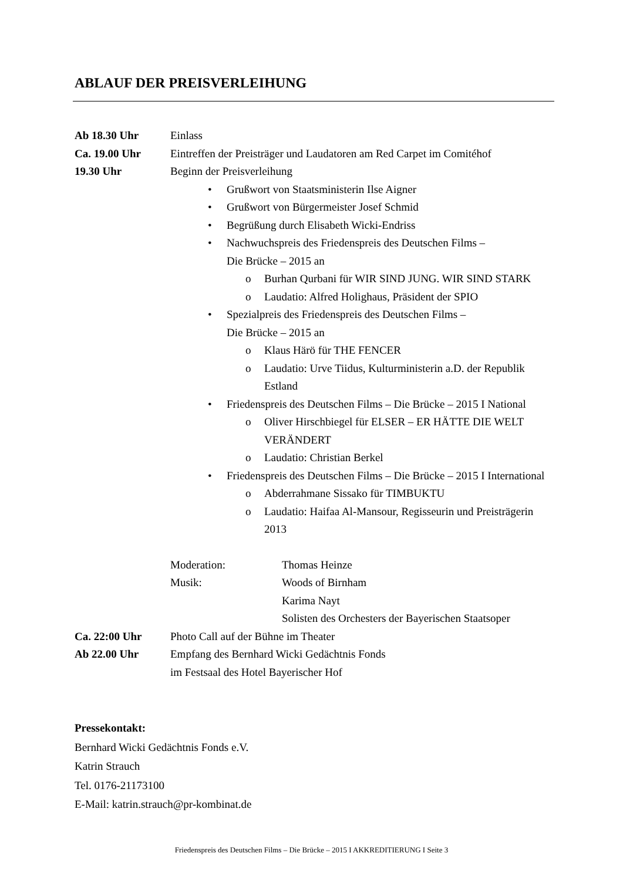ABLAUF DER PREISVERLEIHUNG
Ab 18.30 Uhr Einlass
Ca. 19.00 Uhr Eintreffen der Preisträger und Laudatoren am Red Carpet im Comitéhof
19.30 Uhr Beginn der Preisverleihung
• Grußwort von Staatsministerin Ilse Aigner
• Grußwort von Bürgermeister Josef Schmid
• Begrüßung durch Elisabeth Wicki-Endriss
• Nachwuchspreis des Friedenspreis des Deutschen Films –
Die Brücke – 2015 an
o Burhan Qurbani für WIR SIND JUNG. WIR SIND STARK
o Laudatio: Alfred Holighaus, Präsident der SPIO
• Spezialpreis des Friedenspreis des Deutschen Films –
Die Brücke – 2015 an
o Klaus Härö für THE FENCER
o Laudatio: Urve Tiidus, Kulturministerin a.D. der Republik Estland
• Friedenspreis des Deutschen Films – Die Brücke – 2015 I National
o Oliver Hirschbiegel für ELSER – ER HÄTTE DIE WELT VERÄNDERT
o Laudatio: Christian Berkel
• Friedenspreis des Deutschen Films – Die Brücke – 2015 I International
o Abderrahmane Sissako für TIMBUKTU
o Laudatio: Haifaa Al-Mansour, Regisseurin und Preisträgerin 2013
Moderation: Thomas Heinze
Musik: Woods of Birnham
Karima Nayt
Solisten des Orchesters der Bayerischen Staatsoper
Ca. 22:00 Uhr Photo Call auf der Bühne im Theater
Ab 22.00 Uhr Empfang des Bernhard Wicki Gedächtnis Fonds
im Festsaal des Hotel Bayerischer Hof
Pressekontakt:
Bernhard Wicki Gedächtnis Fonds e.V.
Katrin Strauch
Tel. 0176-21173100
E-Mail: katrin.strauch@pr-kombinat.de
Friedenspreis des Deutschen Films – Die Brücke – 2015 I AKKREDITIERUNG I Seite 3